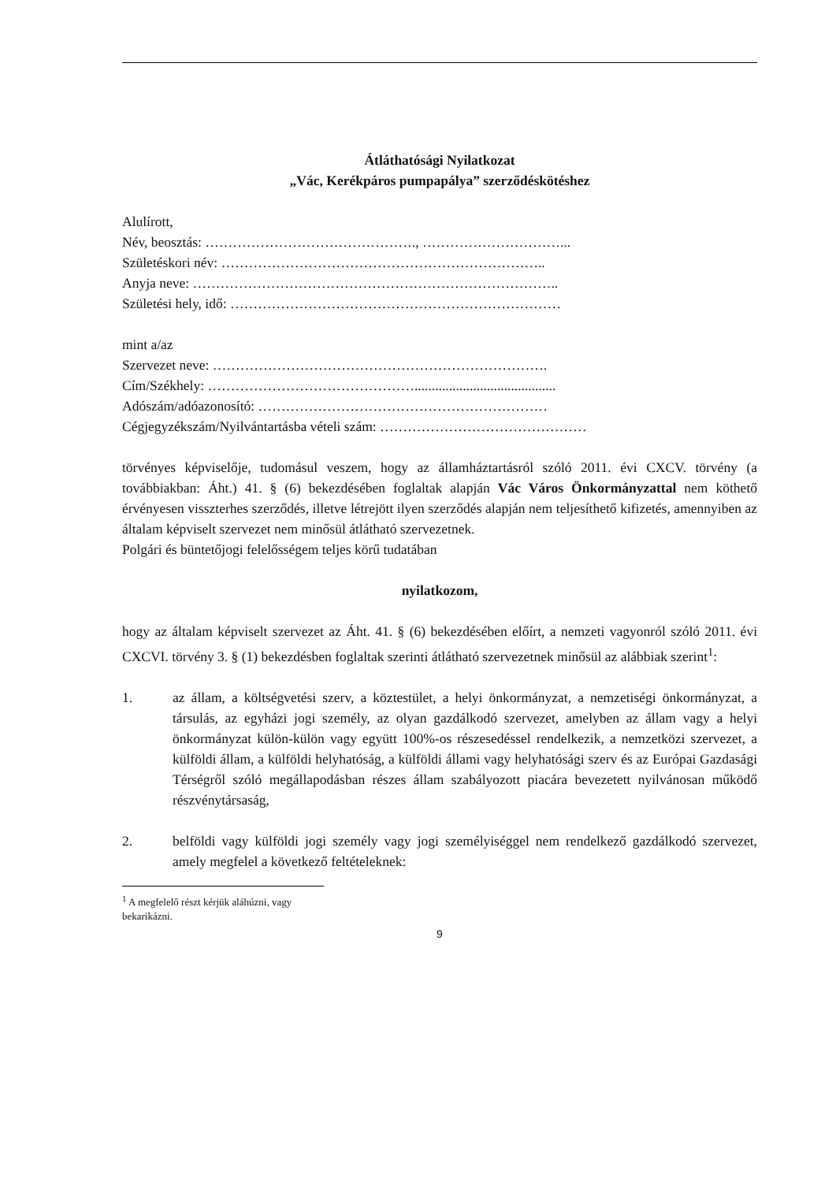Átláthatósági Nyilatkozat
„Vác, Kerékpáros pumpapálya” szerződéskötéshez
Alulírott,
Név, beosztás: ………………………………………., …………………………...
Születéskori név: ……………………………………………………………..
Anyja neve: ……………………………………………………………………..
Születési hely, idő: ………………………………………………………………
mint a/az
Szervezet neve: ……………………………………………………………….
Cím/Székhely: ……………………………………….........................................
Adószám/adóazonosító: ………………………………………………………
Cégjegyzékszám/Nyilvántartásba vételi szám: ………………………………………
törvényes képviselője, tudomásul veszem, hogy az államháztartásról szóló 2011. évi CXCV. törvény (a továbbiakban: Áht.) 41. § (6) bekezdésében foglaltak alapján Vác Város Önkormányzattal nem köthető érvényesen visszterhes szerződés, illetve létrejött ilyen szerződés alapján nem teljesíthető kifizetés, amennyiben az általam képviselt szervezet nem minősül átlátható szervezetnek.
Polgári és büntetőjogi felelősségem teljes körű tudatában
nyilatkozom,
hogy az általam képviselt szervezet az Áht. 41. § (6) bekezdésében előírt, a nemzeti vagyonról szóló 2011. évi CXCVI. törvény 3. § (1) bekezdésben foglaltak szerinti átlátható szervezetnek minősül az alábbiak szerint<sup>1</sup>:
1. az állam, a költségvetési szerv, a köztestület, a helyi önkormányzat, a nemzetiségi önkormányzat, a társulás, az egyházi jogi személy, az olyan gazdálkodó szervezet, amelyben az állam vagy a helyi önkormányzat külön-külön vagy együtt 100%-os részesedéssel rendelkezik, a nemzetközi szervezet, a külföldi állam, a külföldi helyhatóság, a külföldi állami vagy helyhatósági szerv és az Európai Gazdasági Térségről szóló megállapodásban részes állam szabályozott piacára bevezetett nyilvánosan működő részvénytársaság,
2. belföldi vagy külföldi jogi személy vagy jogi személyiséggel nem rendelkező gazdálkodó szervezet, amely megfelel a következő feltételeknek:
<sup>1</sup> A megfelelő részt kérjük aláhúzni, vagy bekarikázni.
9